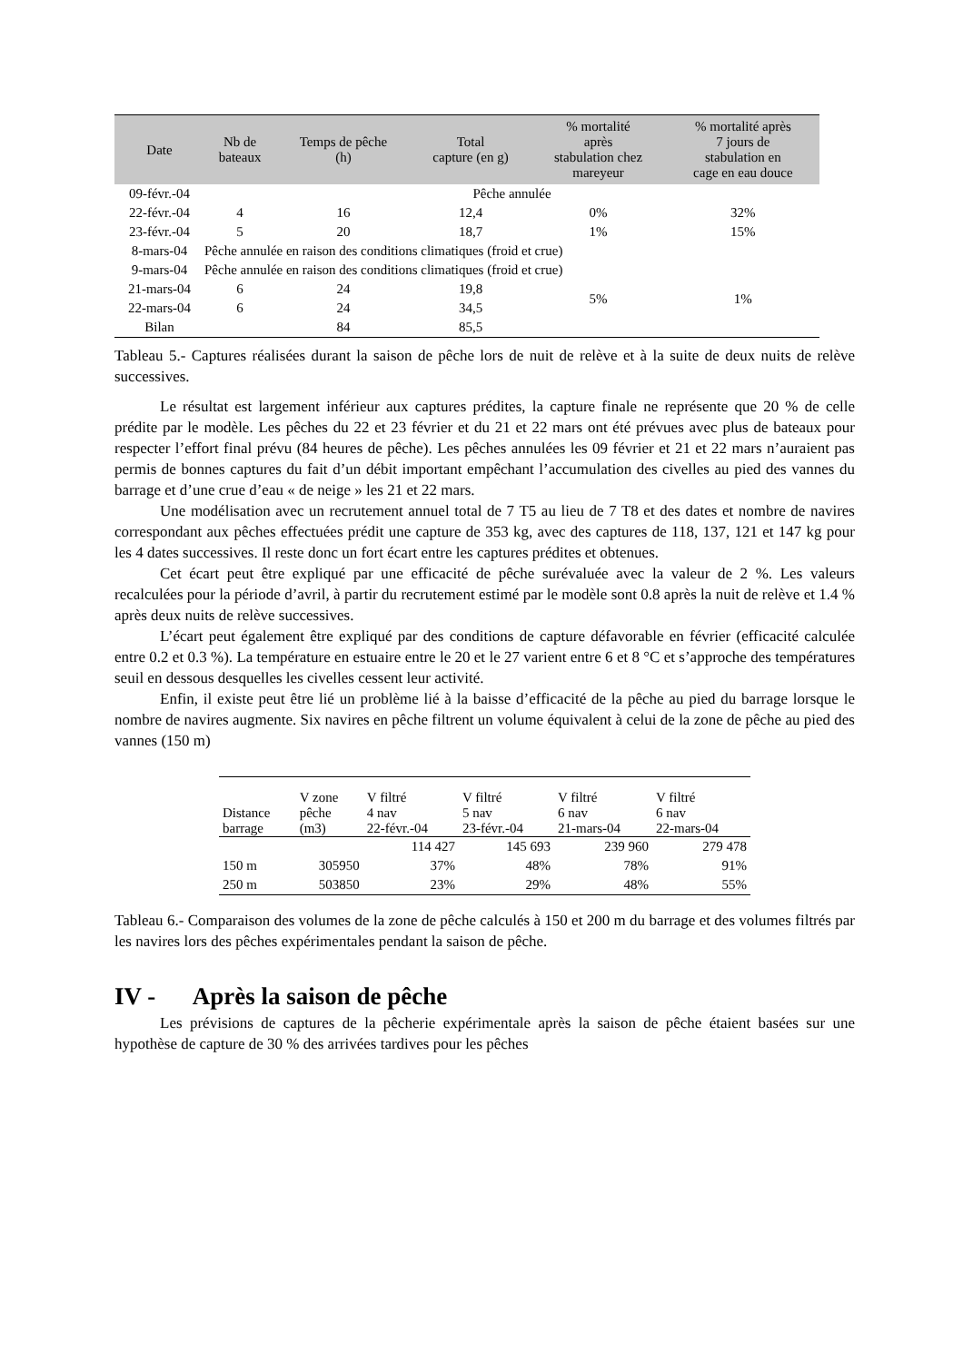| Date | Nb de bateaux | Temps de pêche (h) | Total capture (en g) | % mortalité après stabulation chez mareyeur | % mortalité après 7 jours de stabulation en cage en eau douce |
| --- | --- | --- | --- | --- | --- |
| 09-févr.-04 | Pêche annulée | | | | |
| 22-févr.-04 | 4 | 16 | 12,4 | 0% | 32% |
| 23-févr.-04 | 5 | 20 | 18,7 | 1% | 15% |
| 8-mars-04 | Pêche annulée en raison des conditions climatiques (froid et crue) | | | | |
| 9-mars-04 | Pêche annulée en raison des conditions climatiques (froid et crue) | | | | |
| 21-mars-04 | 6 | 24 | 19,8 | 5% | 1% |
| 22-mars-04 | 6 | 24 | 34,5 | | |
| Bilan | | 84 | 85,5 | | |
Tableau 5.- Captures réalisées durant la saison de pêche lors de nuit de relève et à la suite de deux nuits de relève successives.
Le résultat est largement inférieur aux captures prédites, la capture finale ne représente que 20 % de celle prédite par le modèle. Les pêches du 22 et 23 février et du 21 et 22 mars ont été prévues avec plus de bateaux pour respecter l’effort final prévu (84 heures de pêche). Les pêches annulées les 09 février et 21 et 22 mars n’auraient pas permis de bonnes captures du fait d’un débit important empêchant l’accumulation des civelles au pied des vannes du barrage et d’une crue d’eau « de neige » les 21 et 22 mars.
Une modélisation avec un recrutement annuel total de 7 T5 au lieu de 7 T8 et des dates et nombre de navires correspondant aux pêches effectuées prédit une capture de 353 kg, avec des captures de 118, 137, 121 et 147 kg pour les 4 dates successives. Il reste donc un fort écart entre les captures prédites et obtenues.
Cet écart peut être expliqué par une efficacité de pêche surévaluée avec la valeur de 2 %. Les valeurs recalculées pour la période d’avril, à partir du recrutement estimé par le modèle sont 0.8 après la nuit de relève et 1.4 % après deux nuits de relève successives.
L’écart peut également être expliqué par des conditions de capture défavorable en février (efficacité calculée entre 0.2 et 0.3 %). La température en estuaire entre le 20 et le 27 varient entre 6 et 8 °C et s’approche des températures seuil en dessous desquelles les civelles cessent leur activité.
Enfin, il existe peut être lié un problème lié à la baisse d’efficacité de la pêche au pied du barrage lorsque le nombre de navires augmente. Six navires en pêche filtrent un volume équivalent à celui de la zone de pêche au pied des vannes (150 m)
| Distance barrage | V zone pêche (m3) | V filtré 4 nav 22-févr.-04 | V filtré 5 nav 23-févr.-04 | V filtré 6 nav 21-mars-04 | V filtré 6 nav 22-mars-04 |
| --- | --- | --- | --- | --- | --- |
| | | 114 427 | 145 693 | 239 960 | 279 478 |
| 150 m | 305950 | 37% | 48% | 78% | 91% |
| 250 m | 503850 | 23% | 29% | 48% | 55% |
Tableau 6.- Comparaison des volumes de la zone de pêche calculés à 150 et 200 m du barrage et des volumes filtrés par les navires lors des pêches expérimentales pendant la saison de pêche.
IV - Après la saison de pêche
Les prévisions de captures de la pêcherie expérimentale après la saison de pêche étaient basées sur une hypothèse de capture de 30 % des arrivées tardives pour les pêches